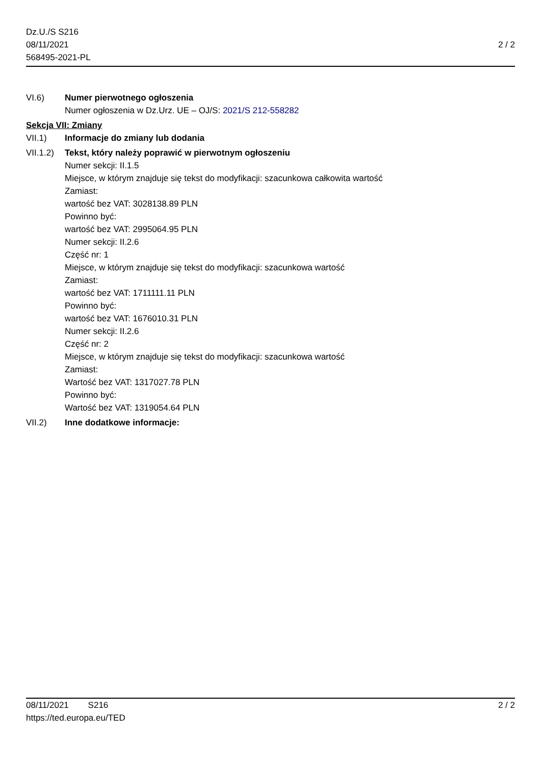Dz.U./S S216
08/11/2021
568495-2021-PL
2 / 2
VI.6) Numer pierwotnego ogłoszenia
Numer ogłoszenia w Dz.Urz. UE – OJ/S: 2021/S 212-558282
Sekcja VII: Zmiany
VII.1) Informacje do zmiany lub dodania
VII.1.2)
Tekst, który należy poprawić w pierwotnym ogłoszeniu
Numer sekcji: II.1.5
Miejsce, w którym znajduje się tekst do modyfikacji: szacunkowa całkowita wartość
Zamiast:
wartość bez VAT: 3028138.89 PLN
Powinno być:
wartość bez VAT: 2995064.95 PLN
Numer sekcji: II.2.6
Część nr: 1
Miejsce, w którym znajduje się tekst do modyfikacji: szacunkowa wartość
Zamiast:
wartość bez VAT: 1711111.11 PLN
Powinno być:
wartość bez VAT: 1676010.31 PLN
Numer sekcji: II.2.6
Część nr: 2
Miejsce, w którym znajduje się tekst do modyfikacji: szacunkowa wartość
Zamiast:
Wartość bez VAT: 1317027.78 PLN
Powinno być:
Wartość bez VAT: 1319054.64 PLN
VII.2) Inne dodatkowe informacje:
08/11/2021 S216 2 / 2
https://ted.europa.eu/TED